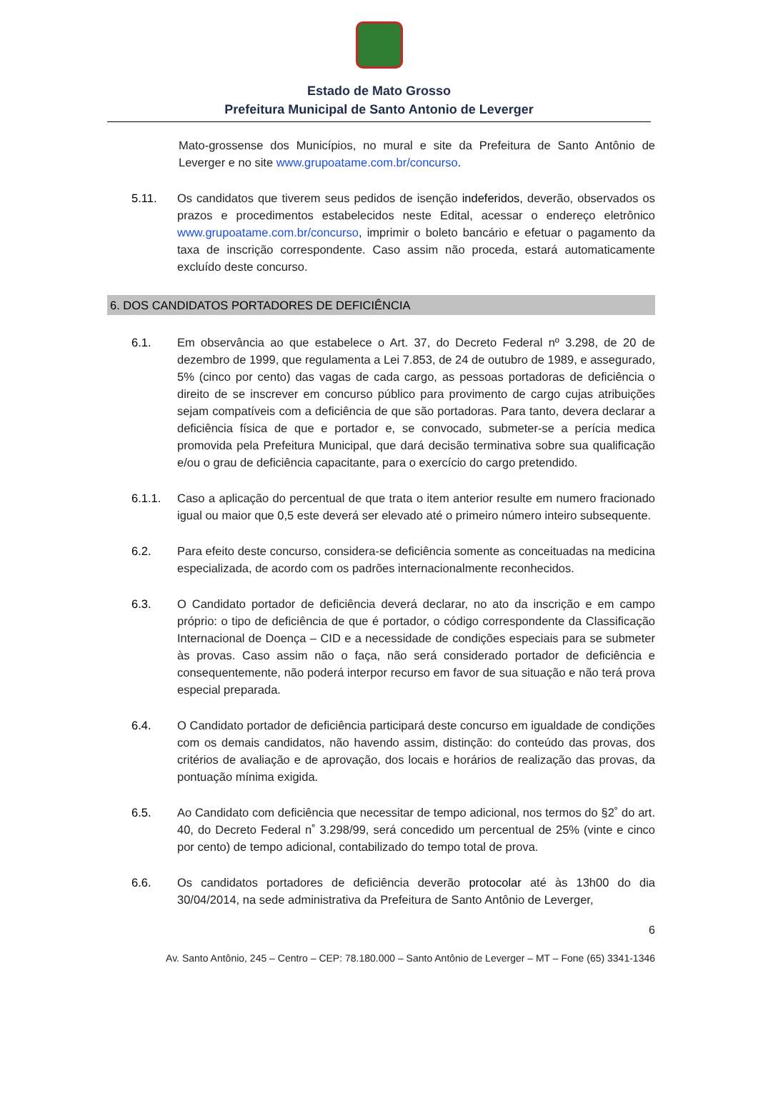Estado de Mato Grosso
Prefeitura Municipal de Santo Antonio de Leverger
Mato-grossense dos Municípios, no mural e site da Prefeitura de Santo Antônio de Leverger e no site www.grupoatame.com.br/concurso.
5.11. Os candidatos que tiverem seus pedidos de isenção indeferidos, deverão, observados os prazos e procedimentos estabelecidos neste Edital, acessar o endereço eletrônico www.grupoatame.com.br/concurso, imprimir o boleto bancário e efetuar o pagamento da taxa de inscrição correspondente. Caso assim não proceda, estará automaticamente excluído deste concurso.
6. DOS CANDIDATOS PORTADORES DE DEFICIÊNCIA
6.1. Em observância ao que estabelece o Art. 37, do Decreto Federal nº 3.298, de 20 de dezembro de 1999, que regulamenta a Lei 7.853, de 24 de outubro de 1989, e assegurado, 5% (cinco por cento) das vagas de cada cargo, as pessoas portadoras de deficiência o direito de se inscrever em concurso público para provimento de cargo cujas atribuições sejam compatíveis com a deficiência de que são portadoras. Para tanto, devera declarar a deficiência física de que e portador e, se convocado, submeter-se a perícia medica promovida pela Prefeitura Municipal, que dará decisão terminativa sobre sua qualificação e/ou o grau de deficiência capacitante, para o exercício do cargo pretendido.
6.1.1. Caso a aplicação do percentual de que trata o item anterior resulte em numero fracionado igual ou maior que 0,5 este deverá ser elevado até o primeiro número inteiro subsequente.
6.2. Para efeito deste concurso, considera-se deficiência somente as conceituadas na medicina especializada, de acordo com os padrões internacionalmente reconhecidos.
6.3. O Candidato portador de deficiência deverá declarar, no ato da inscrição e em campo próprio: o tipo de deficiência de que é portador, o código correspondente da Classificação Internacional de Doença – CID e a necessidade de condições especiais para se submeter às provas. Caso assim não o faça, não será considerado portador de deficiência e consequentemente, não poderá interpor recurso em favor de sua situação e não terá prova especial preparada.
6.4. O Candidato portador de deficiência participará deste concurso em igualdade de condições com os demais candidatos, não havendo assim, distinção: do conteúdo das provas, dos critérios de avaliação e de aprovação, dos locais e horários de realização das provas, da pontuação mínima exigida.
6.5. Ao Candidato com deficiência que necessitar de tempo adicional, nos termos do §2˚ do art. 40, do Decreto Federal n˚ 3.298/99, será concedido um percentual de 25% (vinte e cinco por cento) de tempo adicional, contabilizado do tempo total de prova.
6.6. Os candidatos portadores de deficiência deverão protocolar até às 13h00 do dia 30/04/2014, na sede administrativa da Prefeitura de Santo Antônio de Leverger,
6
Av. Santo Antônio, 245 – Centro – CEP: 78.180.000 – Santo Antônio de Leverger – MT – Fone (65) 3341-1346